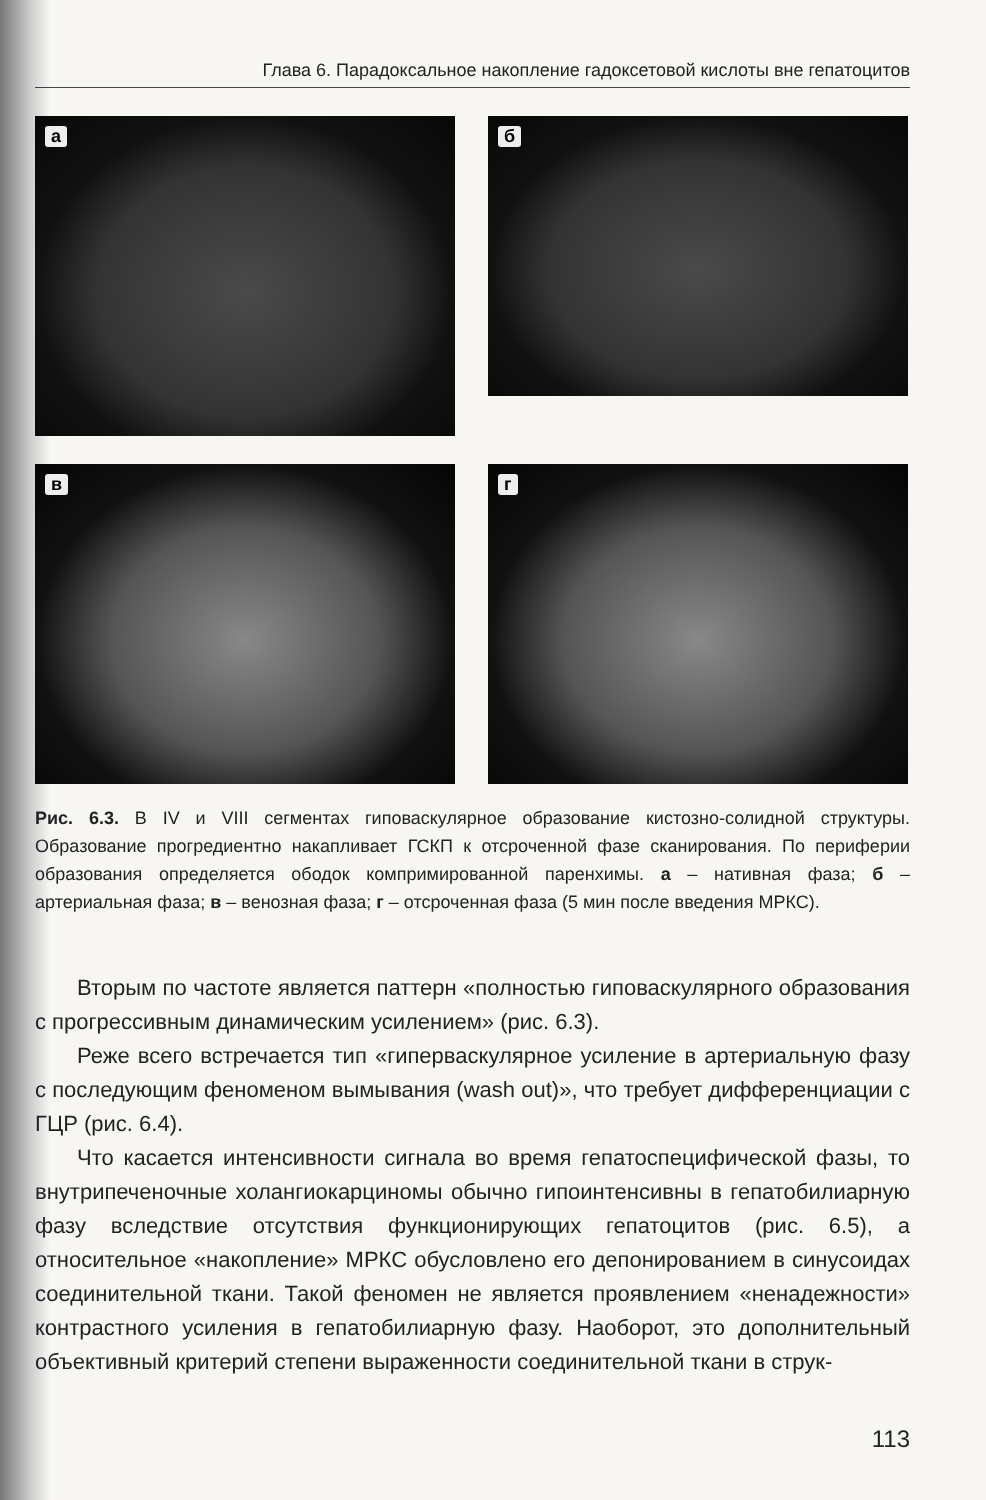Глава 6. Парадоксальное накопление гадоксетовой кислоты вне гепатоцитов
а
б
в
г
Рис. 6.3. В IV и VIII сегментах гиповаскулярное образование кистозно-солидной структуры. Образование прогредиентно накапливает ГСКП к отсроченной фазе сканирования. По периферии образования определяется ободок компримированной паренхимы. а – нативная фаза; б – артериальная фаза; в – венозная фаза; г – отсроченная фаза (5 мин после введения МРКС).
Вторым по частоте является паттерн «полностью гиповаскулярного образования с прогрессивным динамическим усилением» (рис. 6.3).
Реже всего встречается тип «гиперваскулярное усиление в артериальную фазу с последующим феноменом вымывания (wash out)», что требует дифференциации с ГЦР (рис. 6.4).
Что касается интенсивности сигнала во время гепатоспецифической фазы, то внутрипеченочные холангиокарциномы обычно гипоинтенсивны в гепатобилиарную фазу вследствие отсутствия функционирующих гепатоцитов (рис. 6.5), а относительное «накопление» МРКС обусловлено его депонированием в синусоидах соединительной ткани. Такой феномен не является проявлением «ненадежности» контрастного усиления в гепатобилиарную фазу. Наоборот, это дополнительный объективный критерий степени выраженности соединительной ткани в струк-
113